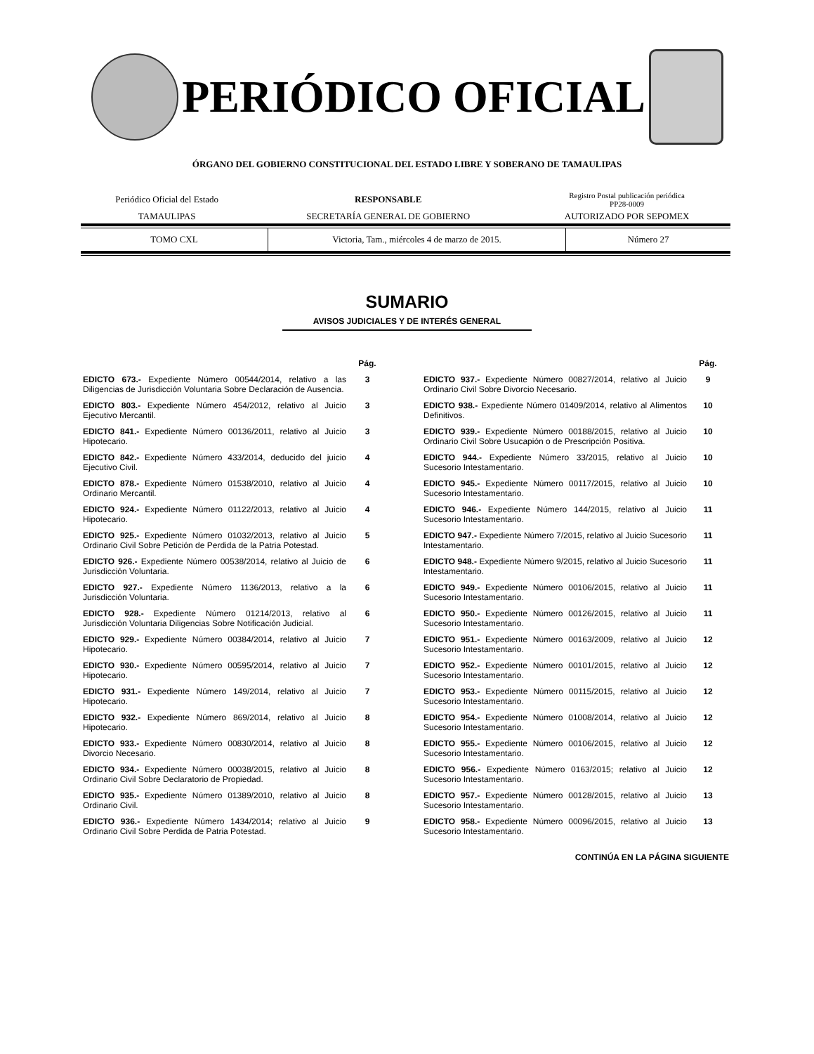PERIÓDICO OFICIAL
ÓRGANO DEL GOBIERNO CONSTITUCIONAL DEL ESTADO LIBRE Y SOBERANO DE TAMAULIPAS
| Periódico Oficial del Estado | RESPONSABLE | Registro Postal publicación periódica PP28-0009 |
| TAMAULIPAS | SECRETARÍA GENERAL DE GOBIERNO | AUTORIZADO POR SEPOMEX |
| TOMO CXL | Victoria, Tam., miércoles 4 de marzo de 2015. | Número 27 |
SUMARIO
AVISOS JUDICIALES Y DE INTERÉS GENERAL
| | Pág. |
| EDICTO 673.- Expediente Número 00544/2014, relativo a las Diligencias de Jurisdicción Voluntaria Sobre Declaración de Ausencia. | 3 |
| EDICTO 803.- Expediente Número 454/2012, relativo al Juicio Ejecutivo Mercantil. | 3 |
| EDICTO 841.- Expediente Número 00136/2011, relativo al Juicio Hipotecario. | 3 |
| EDICTO 842.- Expediente Número 433/2014, deducido del juicio Ejecutivo Civil. | 4 |
| EDICTO 878.- Expediente Número 01538/2010, relativo al Juicio Ordinario Mercantil. | 4 |
| EDICTO 924.- Expediente Número 01122/2013, relativo al Juicio Hipotecario. | 4 |
| EDICTO 925.- Expediente Número 01032/2013, relativo al Juicio Ordinario Civil Sobre Petición de Perdida de la Patria Potestad. | 5 |
| EDICTO 926.- Expediente Número 00538/2014, relativo al Juicio de Jurisdicción Voluntaria. | 6 |
| EDICTO 927.- Expediente Número 1136/2013, relativo a la Jurisdicción Voluntaria. | 6 |
| EDICTO 928.- Expediente Número 01214/2013, relativo al Jurisdicción Voluntaria Diligencias Sobre Notificación Judicial. | 6 |
| EDICTO 929.- Expediente Número 00384/2014, relativo al Juicio Hipotecario. | 7 |
| EDICTO 930.- Expediente Número 00595/2014, relativo al Juicio Hipotecario. | 7 |
| EDICTO 931.- Expediente Número 149/2014, relativo al Juicio Hipotecario. | 7 |
| EDICTO 932.- Expediente Número 869/2014, relativo al Juicio Hipotecario. | 8 |
| EDICTO 933.- Expediente Número 00830/2014, relativo al Juicio Divorcio Necesario. | 8 |
| EDICTO 934.- Expediente Número 00038/2015, relativo al Juicio Ordinario Civil Sobre Declaratorio de Propiedad. | 8 |
| EDICTO 935.- Expediente Número 01389/2010, relativo al Juicio Ordinario Civil. | 8 |
| EDICTO 936.- Expediente Número 1434/2014; relativo al Juicio Ordinario Civil Sobre Perdida de Patria Potestad. | 9 |
| | Pág. |
| EDICTO 937.- Expediente Número 00827/2014, relativo al Juicio Ordinario Civil Sobre Divorcio Necesario. | 9 |
| EDICTO 938.- Expediente Número 01409/2014, relativo al Alimentos Definitivos. | 10 |
| EDICTO 939.- Expediente Número 00188/2015, relativo al Juicio Ordinario Civil Sobre Usucapión o de Prescripción Positiva. | 10 |
| EDICTO 944.- Expediente Número 33/2015, relativo al Juicio Sucesorio Intestamentario. | 10 |
| EDICTO 945.- Expediente Número 00117/2015, relativo al Juicio Sucesorio Intestamentario. | 10 |
| EDICTO 946.- Expediente Número 144/2015, relativo al Juicio Sucesorio Intestamentario. | 11 |
| EDICTO 947.- Expediente Número 7/2015, relativo al Juicio Sucesorio Intestamentario. | 11 |
| EDICTO 948.- Expediente Número 9/2015, relativo al Juicio Sucesorio Intestamentario. | 11 |
| EDICTO 949.- Expediente Número 00106/2015, relativo al Juicio Sucesorio Intestamentario. | 11 |
| EDICTO 950.- Expediente Número 00126/2015, relativo al Juicio Sucesorio Intestamentario. | 11 |
| EDICTO 951.- Expediente Número 00163/2009, relativo al Juicio Sucesorio Intestamentario. | 12 |
| EDICTO 952.- Expediente Número 00101/2015, relativo al Juicio Sucesorio Intestamentario. | 12 |
| EDICTO 953.- Expediente Número 00115/2015, relativo al Juicio Sucesorio Intestamentario. | 12 |
| EDICTO 954.- Expediente Número 01008/2014, relativo al Juicio Sucesorio Intestamentario. | 12 |
| EDICTO 955.- Expediente Número 00106/2015, relativo al Juicio Sucesorio Intestamentario. | 12 |
| EDICTO 956.- Expediente Número 0163/2015; relativo al Juicio Sucesorio Intestamentario. | 12 |
| EDICTO 957.- Expediente Número 00128/2015, relativo al Juicio Sucesorio Intestamentario. | 13 |
| EDICTO 958.- Expediente Número 00096/2015, relativo al Juicio Sucesorio Intestamentario. | 13 |
CONTINÚA EN LA PÁGINA SIGUIENTE